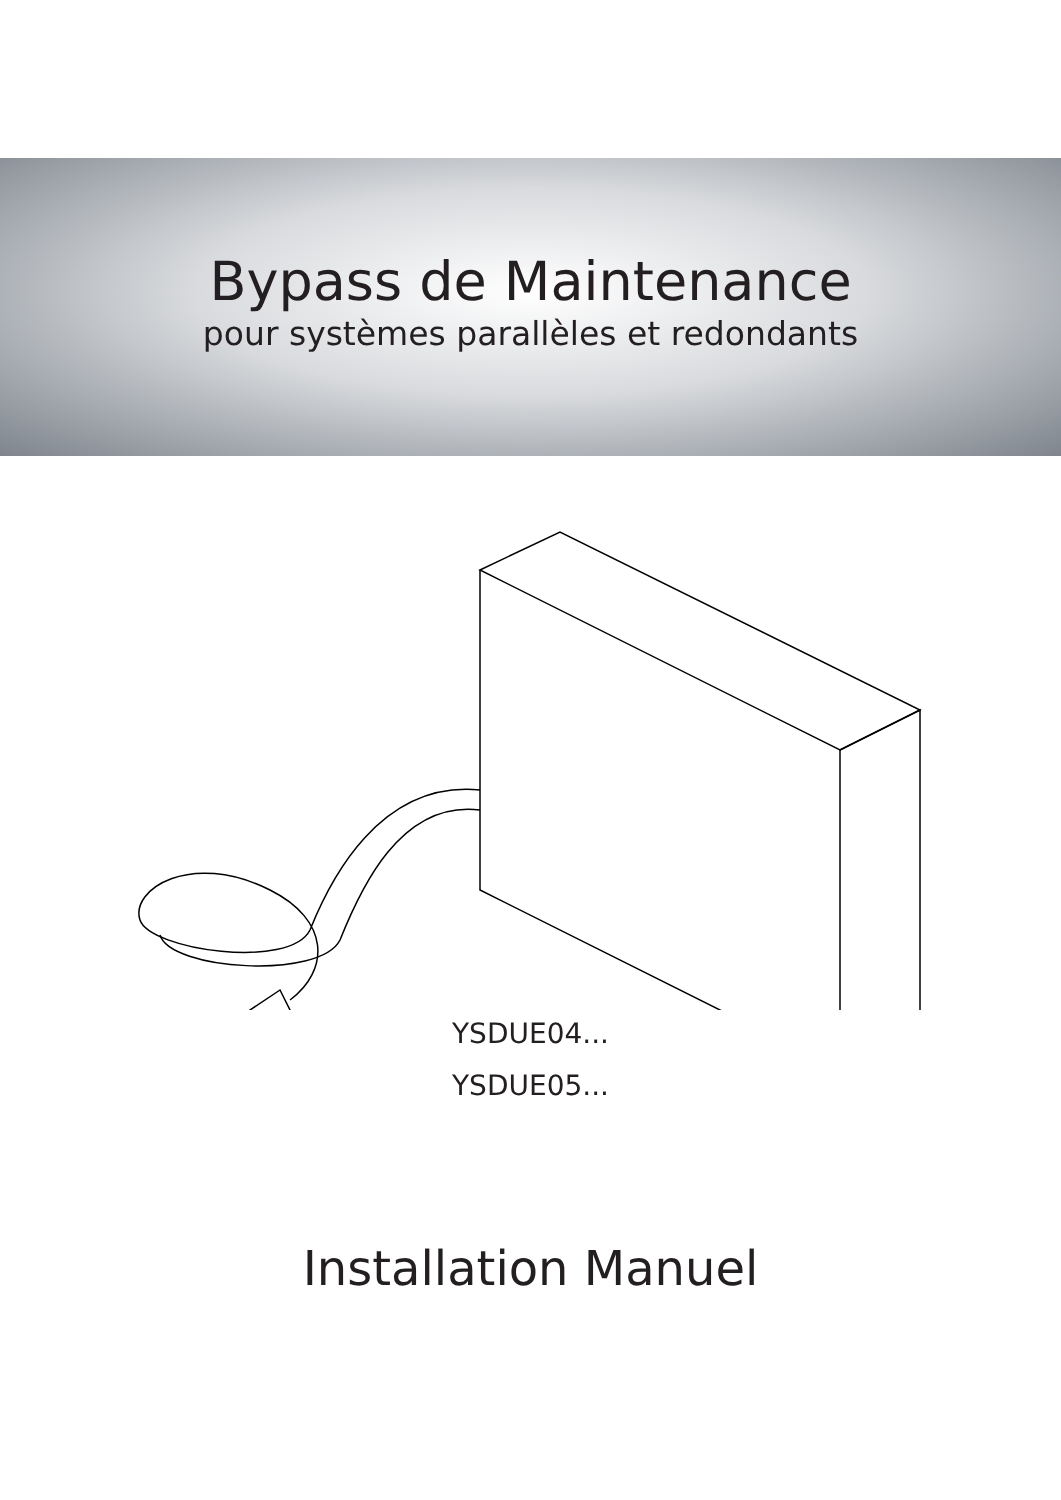Bypass de Maintenance
pour systèmes parallèles et redondants
YSDUE04...
YSDUE05...
Installation Manuel